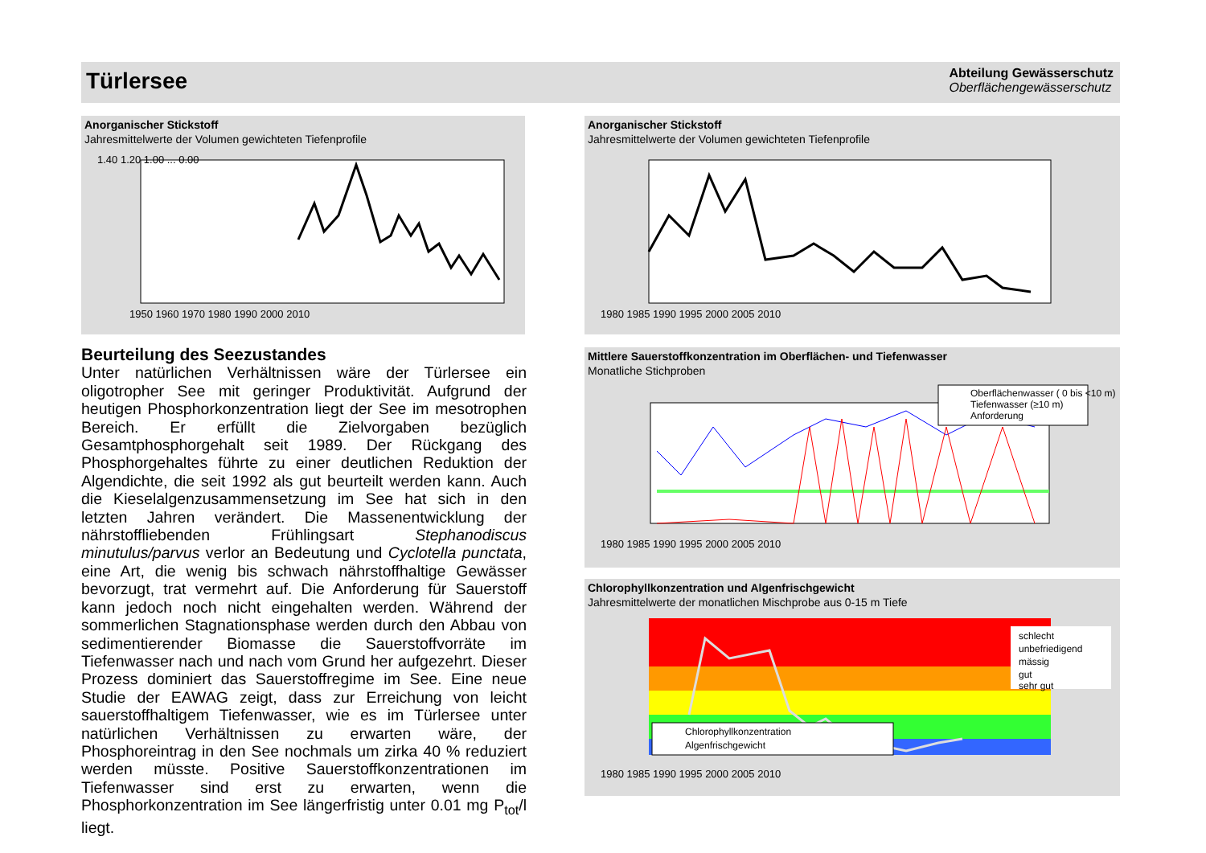Türlersee
Abteilung Gewässerschutz
Oberflächengewässerschutz
Anorganischer Stickstoff
Jahresmittelwerte der Volumen gewichteten Tiefenprofile
1.40 1.20 1.00 ... 0.00
1950 1960 1970 1980 1990 2000 2010
Anorganischer Stickstoff
Jahresmittelwerte der Volumen gewichteten Tiefenprofile
1980 1985 1990 1995 2000 2005 2010
Beurteilung des Seezustandes
Unter natürlichen Verhältnissen wäre der Türlersee ein oligotropher See mit geringer Produktivität. Aufgrund der heutigen Phosphorkonzentration liegt der See im mesotrophen Bereich. Er erfüllt die Zielvorgaben bezüglich Gesamtphosphorgehalt seit 1989. Der Rückgang des Phosphorgehaltes führte zu einer deutlichen Reduktion der Algendichte, die seit 1992 als gut beurteilt werden kann. Auch die Kieselalgenzusammensetzung im See hat sich in den letzten Jahren verändert. Die Massenentwicklung der nährstoffliebenden Frühlingsart Stephanodiscus minutulus/parvus verlor an Bedeutung und Cyclotella punctata, eine Art, die wenig bis schwach nährstoffhaltige Gewässer bevorzugt, trat vermehrt auf. Die Anforderung für Sauerstoff kann jedoch noch nicht eingehalten werden. Während der sommerlichen Stagnationsphase werden durch den Abbau von sedimentierender Biomasse die Sauerstoffvorräte im Tiefenwasser nach und nach vom Grund her aufgezehrt. Dieser Prozess dominiert das Sauerstoffregime im See. Eine neue Studie der EAWAG zeigt, dass zur Erreichung von leicht sauerstoffhaltigem Tiefenwasser, wie es im Türlersee unter natürlichen Verhältnissen zu erwarten wäre, der Phosphoreintrag in den See nochmals um zirka 40 % reduziert werden müsste. Positive Sauerstoffkonzentrationen im Tiefenwasser sind erst zu erwarten, wenn die Phosphorkonzentration im See längerfristig unter 0.01 mg P<sub>tot</sub>/l liegt.
Mittlere Sauerstoffkonzentration im Oberflächen- und Tiefenwasser
Monatliche Stichproben
Oberflächenwasser ( 0 bis <10 m)
Tiefenwasser (≥10 m)
Anforderung
1980 1985 1990 1995 2000 2005 2010
Chlorophyllkonzentration und Algenfrischgewicht
Jahresmittelwerte der monatlichen Mischprobe aus 0-15 m Tiefe
schlecht
unbefriedigend
mässig
gut
sehr gut
Chlorophyllkonzentration
Algenfrischgewicht
1980 1985 1990 1995 2000 2005 2010